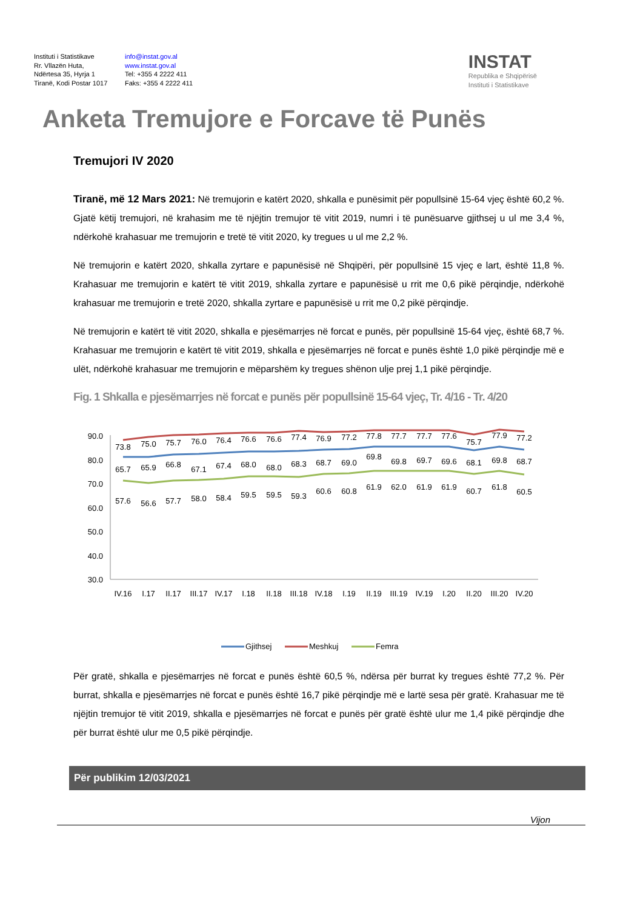Instituti i Statistikave
Rr. Vllazën Huta,
Ndërtesa 35, Hyrja 1
Tiranë, Kodi Postar 1017
info@instat.gov.al
www.instat.gov.al
Tel: +355 4 2222 411
Faks: +355 4 2222 411
INSTAT
Republika e Shqipërisë
Instituti i Statistikave
Anketa Tremujore e Forcave të Punës
Tremujori IV 2020
Tiranë, më 12 Mars 2021: Në tremujorin e katërt 2020, shkalla e punësimit për popullsinë 15-64 vjeç është 60,2 %. Gjatë këtij tremujori, në krahasim me të njëjtin tremujor të vitit 2019, numri i të punësuarve gjithsej u ul me 3,4 %, ndërkohë krahasuar me tremujorin e tretë të vitit 2020, ky tregues u ul me 2,2 %.
Në tremujorin e katërt 2020, shkalla zyrtare e papunësisë në Shqipëri, për popullsinë 15 vjeç e lart, është 11,8 %. Krahasuar me tremujorin e katërt të vitit 2019, shkalla zyrtare e papunësisë u rrit me 0,6 pikë përqindje, ndërkohë krahasuar me tremujorin e tretë 2020, shkalla zyrtare e papunësisë u rrit me 0,2 pikë përqindje.
Në tremujorin e katërt të vitit 2020, shkalla e pjesëmarrjes në forcat e punës, për popullsinë 15-64 vjeç, është 68,7 %. Krahasuar me tremujorin e katërt të vitit 2019, shkalla e pjesëmarrjes në forcat e punës është 1,0 pikë përqindje më e ulët, ndërkohë krahasuar me tremujorin e mëparshëm ky tregues shënon ulje prej 1,1 pikë përqindje.
Fig. 1 Shkalla e pjesëmarrjes në forcat e punës për popullsinë 15-64 vjeç, Tr. 4/16 - Tr. 4/20
90.0
80.0
70.0
60.0
50.0
40.0
30.0
73.8
75.0
75.7
76.0
76.4
76.6
76.6
77.4
76.9
77.2
77.8
77.7
77.7
77.6
75.7
77.9
77.2
65.7
65.9
66.8
67.1
67.4
68.0
68.0
68.3
68.7
69.0
69.8
69.8
69.7
69.6
68.1
69.8
68.7
57.6
56.6
57.7
58.0
58.4
59.5
59.5
59.3
60.6
60.8
61.9
62.0
61.9
61.9
60.7
61.8
60.5
IV.16
I.17
II.17
III.17
IV.17
I.18
II.18
III.18
IV.18
I.19
II.19
III.19
IV.19
I.20
II.20
III.20
IV.20
Gjithsej
Meshkuj
Femra
Për gratë, shkalla e pjesëmarrjes në forcat e punës është 60,5 %, ndërsa për burrat ky tregues është 77,2 %. Për burrat, shkalla e pjesëmarrjes në forcat e punës është 16,7 pikë përqindje më e lartë sesa për gratë. Krahasuar me të njëjtin tremujor të vitit 2019, shkalla e pjesëmarrjes në forcat e punës për gratë është ulur me 1,4 pikë përqindje dhe për burrat është ulur me 0,5 pikë përqindje.
Për publikim 12/03/2021
Vijon